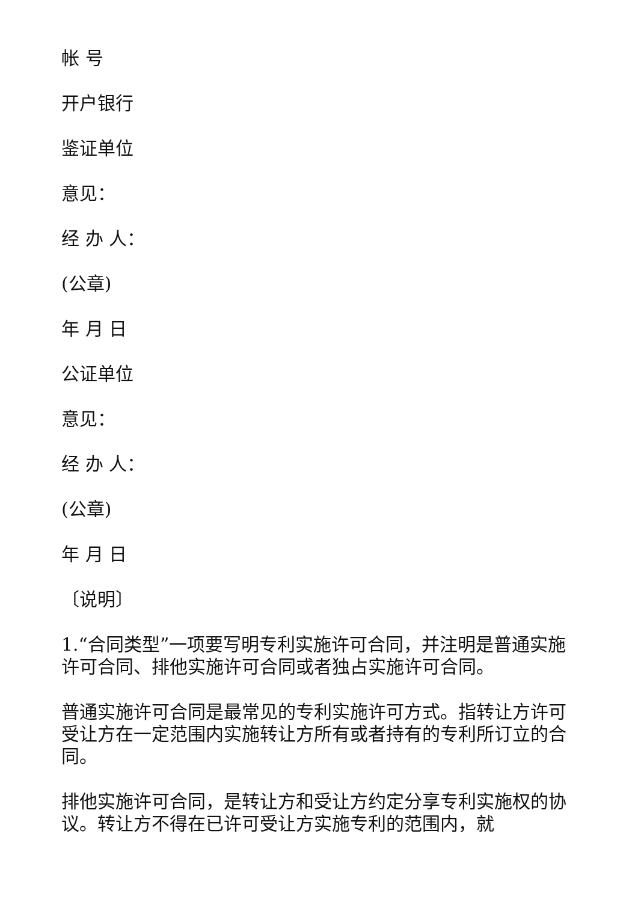帐 号
开户银行
鉴证单位
意见：
经 办 人：
(公章)
年 月 日
公证单位
意见：
经 办 人：
(公章)
年 月 日
〔说明〕
1.“合同类型”一项要写明专利实施许可合同，并注明是普通实施许可合同、排他实施许可合同或者独占实施许可合同。
普通实施许可合同是最常见的专利实施许可方式。指转让方许可受让方在一定范围内实施转让方所有或者持有的专利所订立的合同。
排他实施许可合同，是转让方和受让方约定分享专利实施权的协议。转让方不得在已许可受让方实施专利的范围内，就